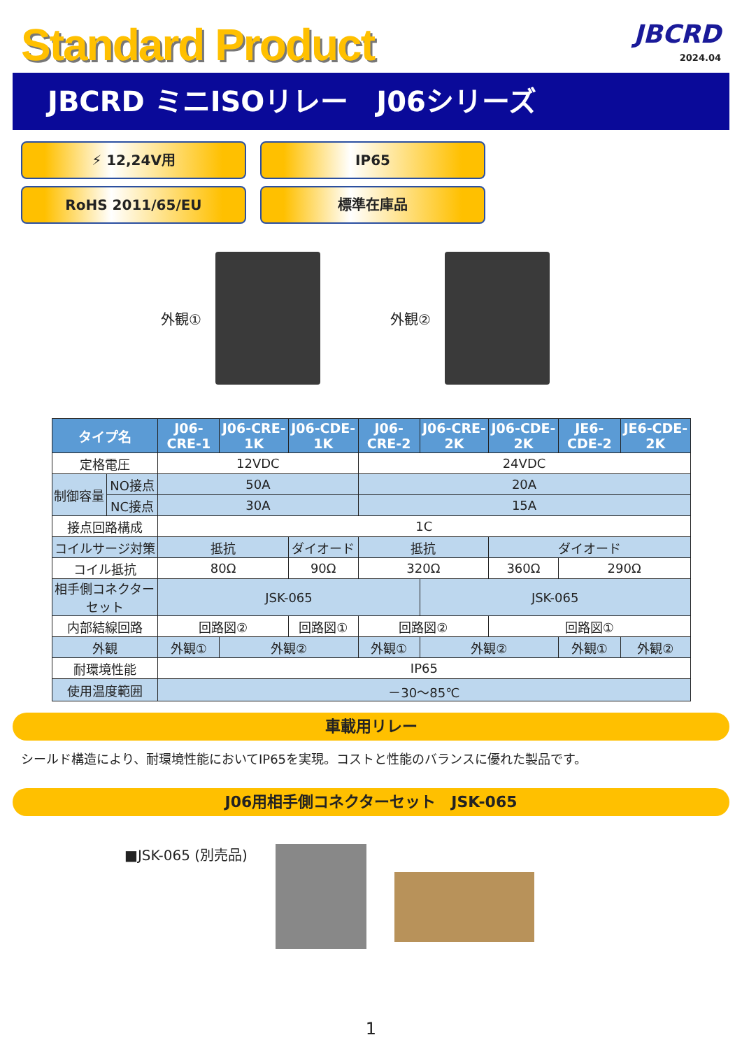Standard Product
JBCRD
2024.04
JBCRD ミニISOリレー　J06シリーズ
⚡ 12,24V用
IP65
RoHS 2011/65/EU
標準在庫品
外観① 外観②
| タイプ名 | | J06-CRE-1 | J06-CRE-1K | J06-CDE-1K | J06-CRE-2 | J06-CRE-2K | J06-CDE-2K | JE6-CDE-2 | JE6-CDE-2K |
| --- | --- | --- | --- | --- | --- | --- | --- | --- | --- |
| 定格電圧 | | 12VDC | | | 24VDC | | | | |
| 制御容量 | NO接点 | 50A | | | 20A | | | | |
| | NC接点 | 30A | | | 15A | | | | |
| 接点回路構成 | | 1C | | | | | | | |
| コイルサージ対策 | | 抵抗 | | ダイオード | 抵抗 | | ダイオード | | |
| コイル抵抗 | | 80Ω | | 90Ω | 320Ω | | 360Ω | 290Ω | |
| 相手側コネクターセット | | JSK-065 | | | | JSK-065 | | | |
| 内部結線回路 | | 回路図② | | 回路図① | 回路図② | | 回路図① | | |
| 外観 | | 外観① | 外観② | | 外観① | 外観② | | 外観① | 外観② |
| 耐環境性能 | | IP65 | | | | | | | |
| 使用温度範囲 | | －30～85℃ | | | | | | | |
車載用リレー
シールド構造により、耐環境性能においてIP65を実現。コストと性能のバランスに優れた製品です。
J06用相手側コネクターセット　JSK-065
■JSK-065 (別売品)
1